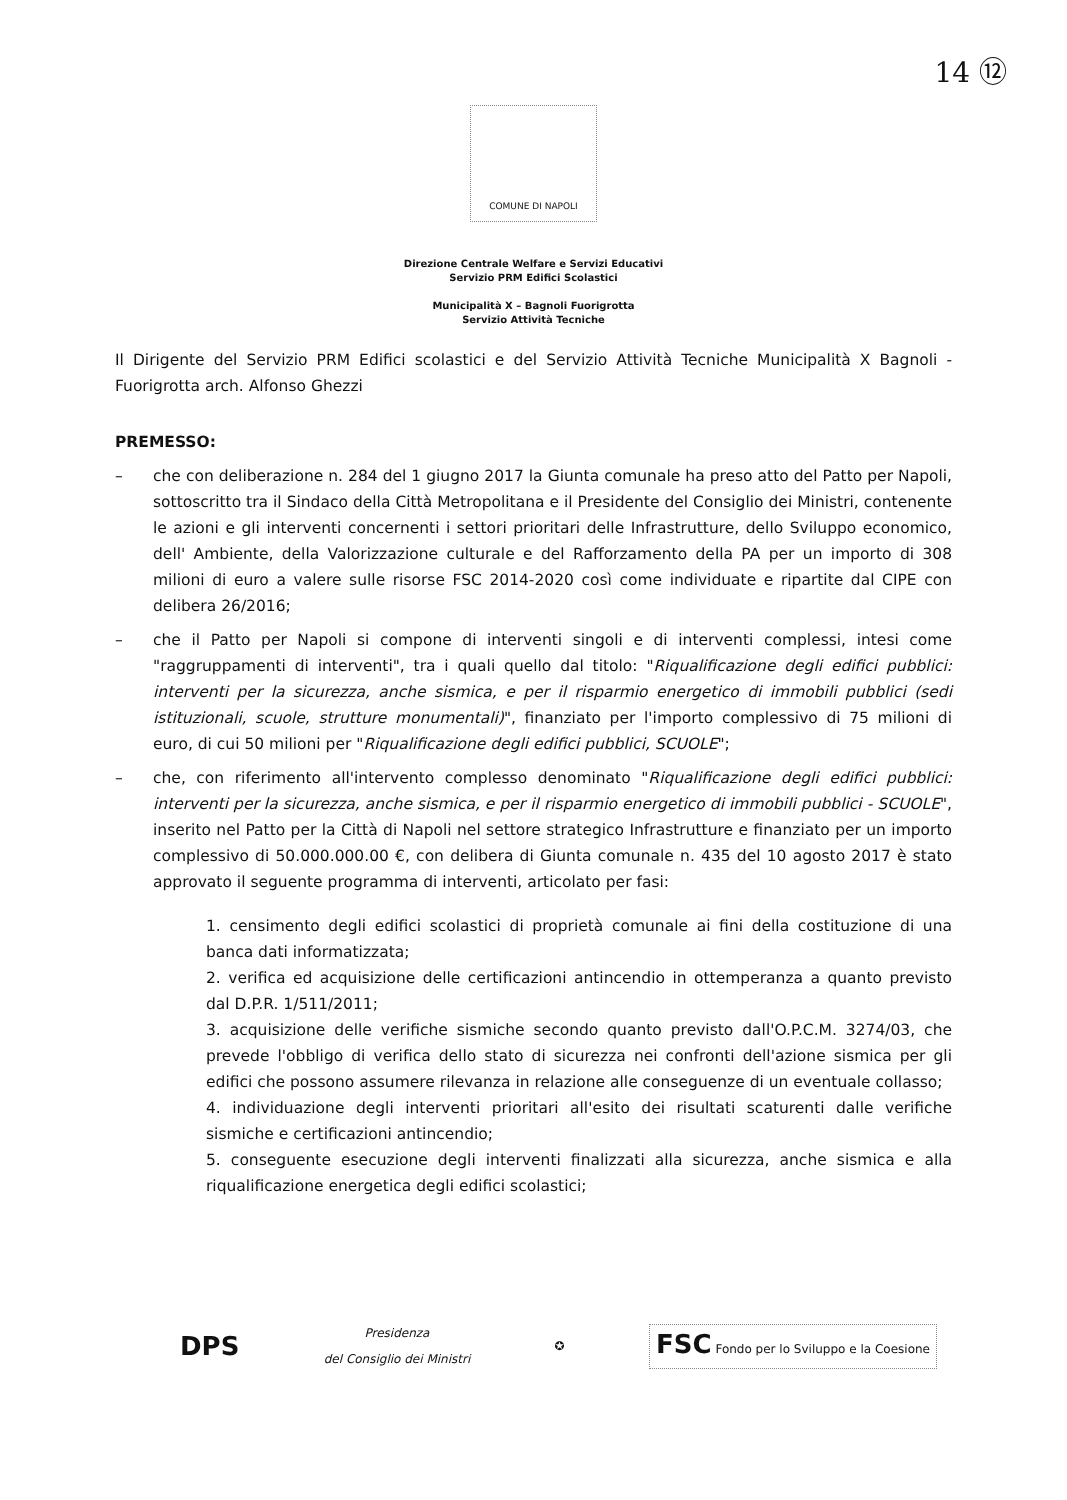14 ⑫
COMUNE DI NAPOLI
Direzione Centrale Welfare e Servizi Educativi
Servizio PRM Edifici Scolastici
Municipalità X – Bagnoli Fuorigrotta
Servizio Attività Tecniche
Il Dirigente del Servizio PRM Edifici scolastici e del Servizio Attività Tecniche Municipalità X Bagnoli - Fuorigrotta arch. Alfonso Ghezzi
PREMESSO:
– che con deliberazione n. 284 del 1 giugno 2017 la Giunta comunale ha preso atto del Patto per Napoli, sottoscritto tra il Sindaco della Città Metropolitana e il Presidente del Consiglio dei Ministri, contenente le azioni e gli interventi concernenti i settori prioritari delle Infrastrutture, dello Sviluppo economico, dell' Ambiente, della Valorizzazione culturale e del Rafforzamento della PA per un importo di 308 milioni di euro a valere sulle risorse FSC 2014-2020 così come individuate e ripartite dal CIPE con delibera 26/2016;
– che il Patto per Napoli si compone di interventi singoli e di interventi complessi, intesi come "raggruppamenti di interventi", tra i quali quello dal titolo: "Riqualificazione degli edifici pubblici: interventi per la sicurezza, anche sismica, e per il risparmio energetico di immobili pubblici (sedi istituzionali, scuole, strutture monumentali)", finanziato per l'importo complessivo di 75 milioni di euro, di cui 50 milioni per "Riqualificazione degli edifici pubblici, SCUOLE";
– che, con riferimento all'intervento complesso denominato "Riqualificazione degli edifici pubblici: interventi per la sicurezza, anche sismica, e per il risparmio energetico di immobili pubblici - SCUOLE", inserito nel Patto per la Città di Napoli nel settore strategico Infrastrutture e finanziato per un importo complessivo di 50.000.000.00 €, con delibera di Giunta comunale n. 435 del 10 agosto 2017 è stato approvato il seguente programma di interventi, articolato per fasi:
1. censimento degli edifici scolastici di proprietà comunale ai fini della costituzione di una banca dati informatizzata;
2. verifica ed acquisizione delle certificazioni antincendio in ottemperanza a quanto previsto dal D.P.R. 1/511/2011;
3. acquisizione delle verifiche sismiche secondo quanto previsto dall'O.P.C.M. 3274/03, che prevede l'obbligo di verifica dello stato di sicurezza nei confronti dell'azione sismica per gli edifici che possono assumere rilevanza in relazione alle conseguenze di un eventuale collasso;
4. individuazione degli interventi prioritari all'esito dei risultati scaturenti dalle verifiche sismiche e certificazioni antincendio;
5. conseguente esecuzione degli interventi finalizzati alla sicurezza, anche sismica e alla riqualificazione energetica degli edifici scolastici;
DPS
Presidenza
del Consiglio dei Ministri
✪
FSC Fondo per lo Sviluppo e la Coesione